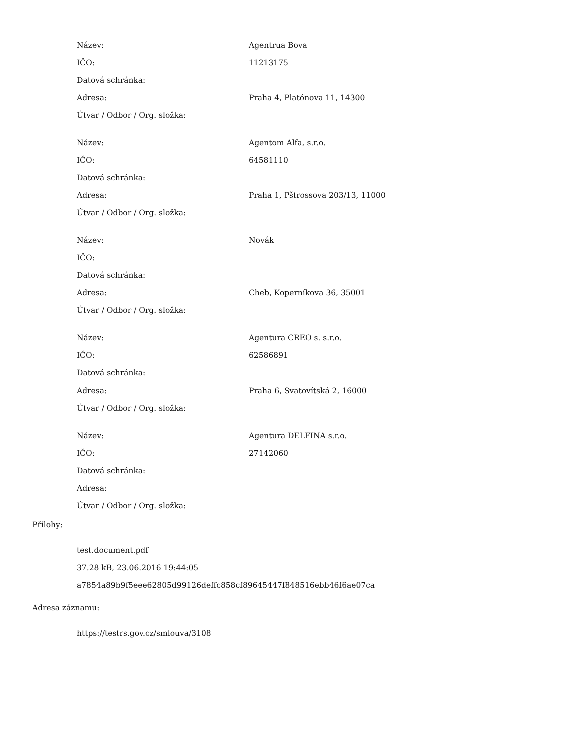| Název: | Agentrua Bova |
| IČO: | 11213175 |
| Datová schránka: | |
| Adresa: | Praha 4, Platónova 11, 14300 |
| Útvar / Odbor / Org. složka: | |
| Název: | Agentom Alfa, s.r.o. |
| IČO: | 64581110 |
| Datová schránka: | |
| Adresa: | Praha 1, Pštrossova 203/13, 11000 |
| Útvar / Odbor / Org. složka: | |
| Název: | Novák |
| IČO: | |
| Datová schránka: | |
| Adresa: | Cheb, Koperníkova 36, 35001 |
| Útvar / Odbor / Org. složka: | |
| Název: | Agentura CREO s. s.r.o. |
| IČO: | 62586891 |
| Datová schránka: | |
| Adresa: | Praha 6, Svatovítská 2, 16000 |
| Útvar / Odbor / Org. složka: | |
| Název: | Agentura DELFINA s.r.o. |
| IČO: | 27142060 |
| Datová schránka: | |
| Adresa: | |
| Útvar / Odbor / Org. složka: | |
Přílohy:
test.document.pdf
37.28 kB, 23.06.2016 19:44:05
a7854a89b9f5eee62805d99126deffc858cf89645447f848516ebb46f6ae07ca
Adresa záznamu:
https://testrs.gov.cz/smlouva/3108